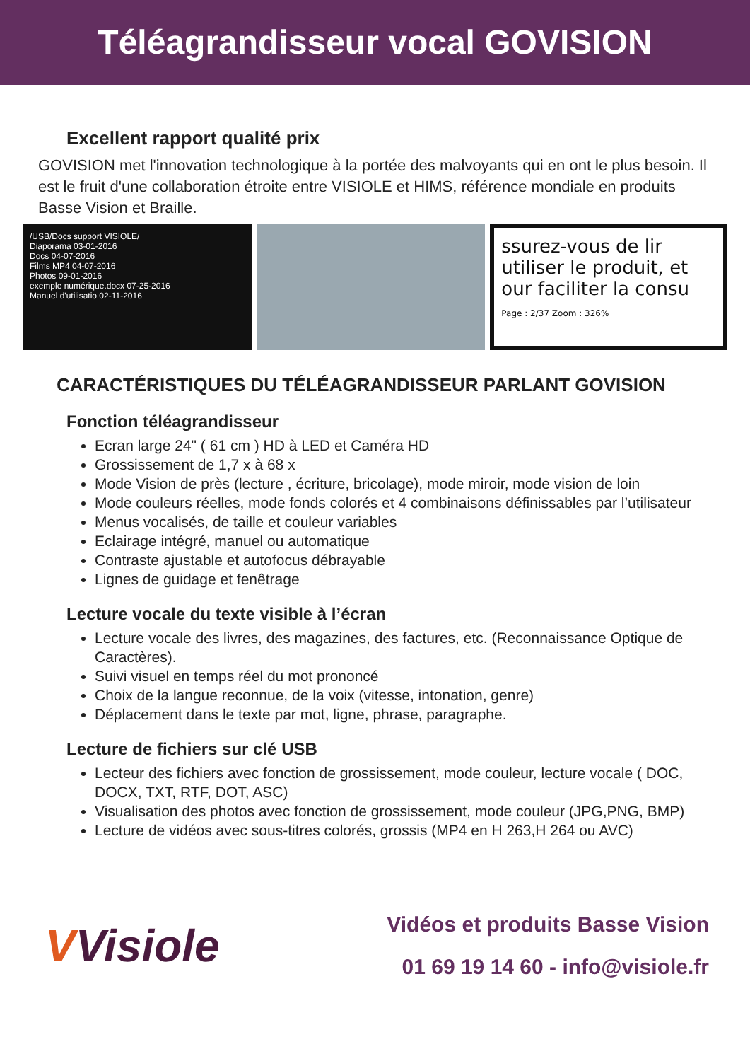Téléagrandisseur vocal GOVISION
Excellent rapport qualité prix
GOVISION met l'innovation technologique à la portée des malvoyants qui en ont le plus besoin. Il est le fruit d'une collaboration étroite entre VISIOLE et HIMS, référence mondiale en produits Basse Vision et Braille.
/USB/Docs support VISIOLE/
Diaporama 03-01-2016
Docs 04-07-2016
Films MP4 04-07-2016
Photos 09-01-2016
exemple numérique.docx 07-25-2016
Manuel d'utilisatio 02-11-2016
ssurez-vous de lir
utiliser le produit, et
our faciliter la consu
Page : 2/37 Zoom : 326%
CARACTÉRISTIQUES DU TÉLÉAGRANDISSEUR PARLANT GOVISION
Fonction téléagrandisseur
Ecran large 24" ( 61 cm ) HD à LED et Caméra HD
Grossissement de 1,7 x à 68 x
Mode Vision de près (lecture , écriture, bricolage), mode miroir, mode vision de loin
Mode couleurs réelles, mode fonds colorés et 4 combinaisons définissables par l’utilisateur
Menus vocalisés, de taille et couleur variables
Eclairage intégré, manuel ou automatique
Contraste ajustable et autofocus débrayable
Lignes de guidage et fenêtrage
Lecture vocale du texte visible à l’écran
Lecture vocale des livres, des magazines, des factures, etc. (Reconnaissance Optique de Caractères).
Suivi visuel en temps réel du mot prononcé
Choix de la langue reconnue, de la voix (vitesse, intonation, genre)
Déplacement dans le texte par mot, ligne, phrase, paragraphe.
Lecture de fichiers sur clé USB
Lecteur des fichiers avec fonction de grossissement, mode couleur, lecture vocale ( DOC, DOCX, TXT, RTF, DOT, ASC)
Visualisation des photos avec fonction de grossissement, mode couleur (JPG,PNG, BMP)
Lecture de vidéos avec sous-titres colorés, grossis (MP4 en H 263,H 264 ou AVC)
VVisiole
Vidéos et produits Basse Vision
01 69 19 14 60 - info@visiole.fr